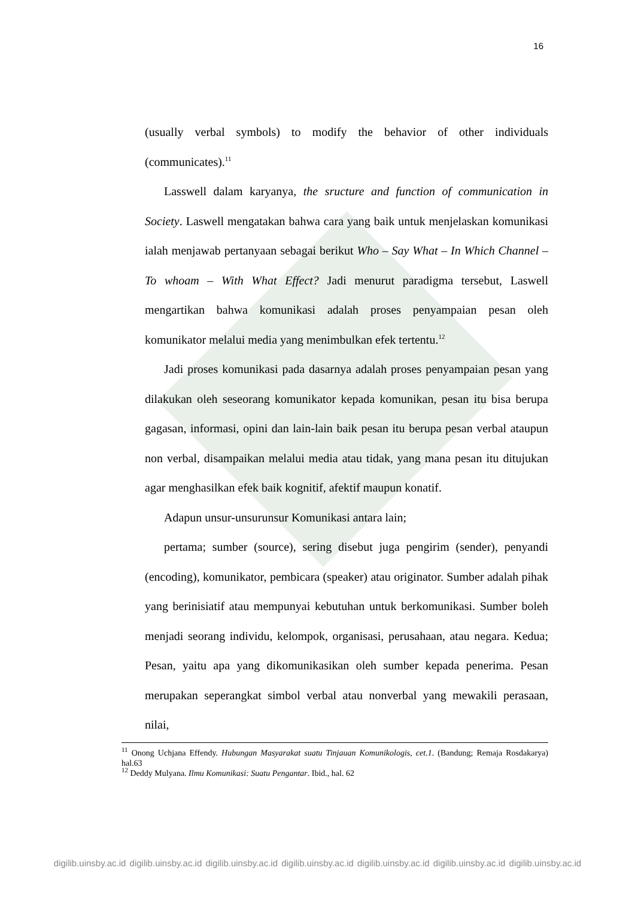16
(usually verbal symbols) to modify the behavior of other individuals (communicates).<sup>11</sup>
Lasswell dalam karyanya, the sructure and function of communication in Society. Laswell mengatakan bahwa cara yang baik untuk menjelaskan komunikasi ialah menjawab pertanyaan sebagai berikut Who – Say What – In Which Channel – To whoam – With What Effect? Jadi menurut paradigma tersebut, Laswell mengartikan bahwa komunikasi adalah proses penyampaian pesan oleh komunikator melalui media yang menimbulkan efek tertentu.<sup>12</sup>
Jadi proses komunikasi pada dasarnya adalah proses penyampaian pesan yang dilakukan oleh seseorang komunikator kepada komunikan, pesan itu bisa berupa gagasan, informasi, opini dan lain-lain baik pesan itu berupa pesan verbal ataupun non verbal, disampaikan melalui media atau tidak, yang mana pesan itu ditujukan agar menghasilkan efek baik kognitif, afektif maupun konatif.
Adapun unsur-unsurunsur Komunikasi antara lain;
pertama; sumber (source), sering disebut juga pengirim (sender), penyandi (encoding), komunikator, pembicara (speaker) atau originator. Sumber adalah pihak yang berinisiatif atau mempunyai kebutuhan untuk berkomunikasi. Sumber boleh menjadi seorang individu, kelompok, organisasi, perusahaan, atau negara. Kedua; Pesan, yaitu apa yang dikomunikasikan oleh sumber kepada penerima. Pesan merupakan seperangkat simbol verbal atau nonverbal yang mewakili perasaan, nilai,
<sup>11</sup> Onong Uchjana Effendy. Hubungan Masyarakat suatu Tinjauan Komunikologis, cet.1. (Bandung; Remaja Rosdakarya) hal.63
<sup>12</sup> Deddy Mulyana. Ilmu Komunikasi: Suatu Pengantar. Ibid., hal. 62
digilib.uinsby.ac.id digilib.uinsby.ac.id digilib.uinsby.ac.id digilib.uinsby.ac.id digilib.uinsby.ac.id digilib.uinsby.ac.id digilib.uinsby.ac.id